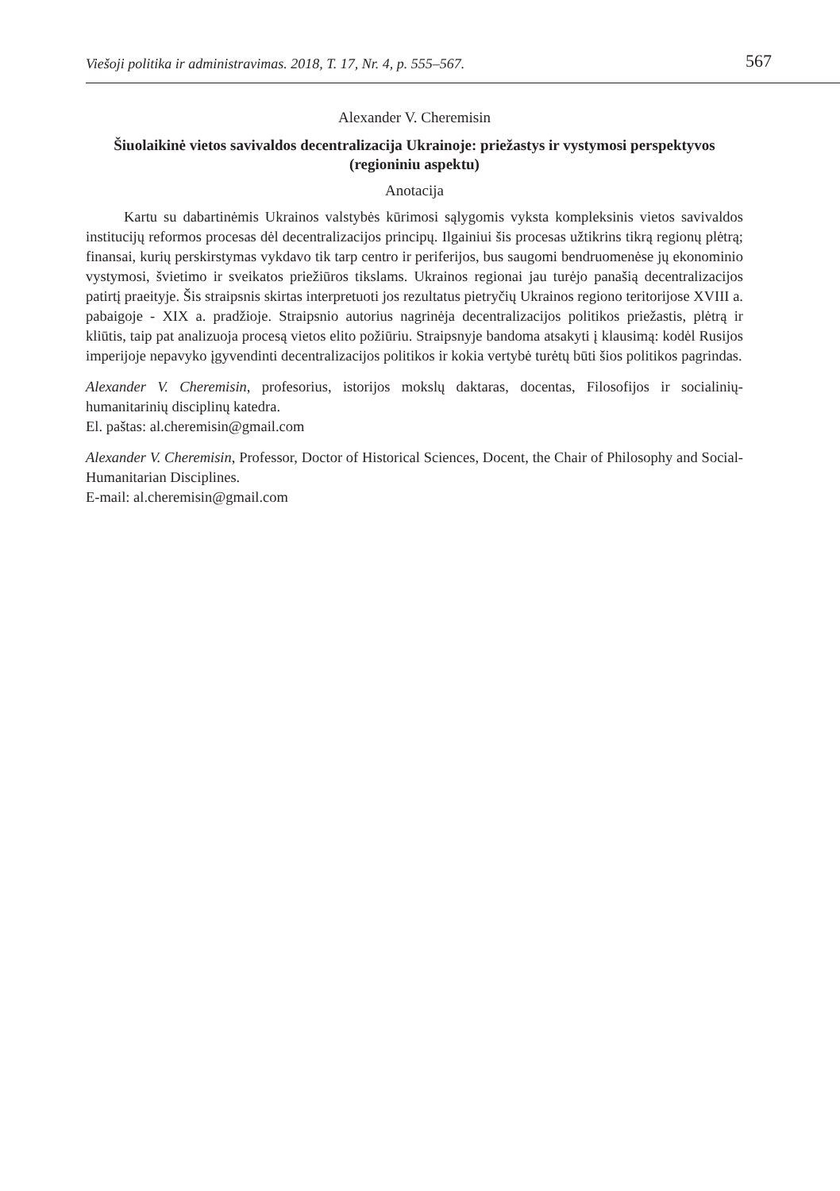Viešoji politika ir administravimas. 2018, T. 17, Nr. 4, p. 555–567. 567
Alexander V. Cheremisin
Šiuolaikinė vietos savivaldos decentralizacija Ukrainoje: priežastys ir vystymosi perspektyvos (regioniniu aspektu)
Anotacija
Kartu su dabartinėmis Ukrainos valstybės kūrimosi sąlygomis vyksta kompleksinis vietos savivaldos institucijų reformos procesas dėl decentralizacijos principų. Ilgainiui šis procesas užtikrins tikrą regionų plėtrą; finansai, kurių perskirstymas vykdavo tik tarp centro ir periferijos, bus saugomi bendruomenėse jų ekonominio vystymosi, švietimo ir sveikatos priežiūros tikslams. Ukrainos regionai jau turėjo panašią decentralizacijos patirtį praeityje. Šis straipsnis skirtas interpretuoti jos rezultatus pietryčių Ukrainos regiono teritorijose XVIII a. pabaigoje - XIX a. pradžioje. Straipsnio autorius nagrinėja decentralizacijos politikos priežastis, plėtrą ir kliūtis, taip pat analizuoja procesą vietos elito požiūriu. Straipsnyje bandoma atsakyti į klausimą: kodėl Rusijos imperijoje nepavyko įgyvendinti decentralizacijos politikos ir kokia vertybė turėtų būti šios politikos pagrindas.
Alexander V. Cheremisin, profesorius, istorijos mokslų daktaras, docentas, Filosofijos ir socialinių-humanitarinių disciplinų katedra.
El. paštas: al.cheremisin@gmail.com
Alexander V. Cheremisin, Professor, Doctor of Historical Sciences, Docent, the Chair of Philosophy and Social-Humanitarian Disciplines.
E-mail: al.cheremisin@gmail.com